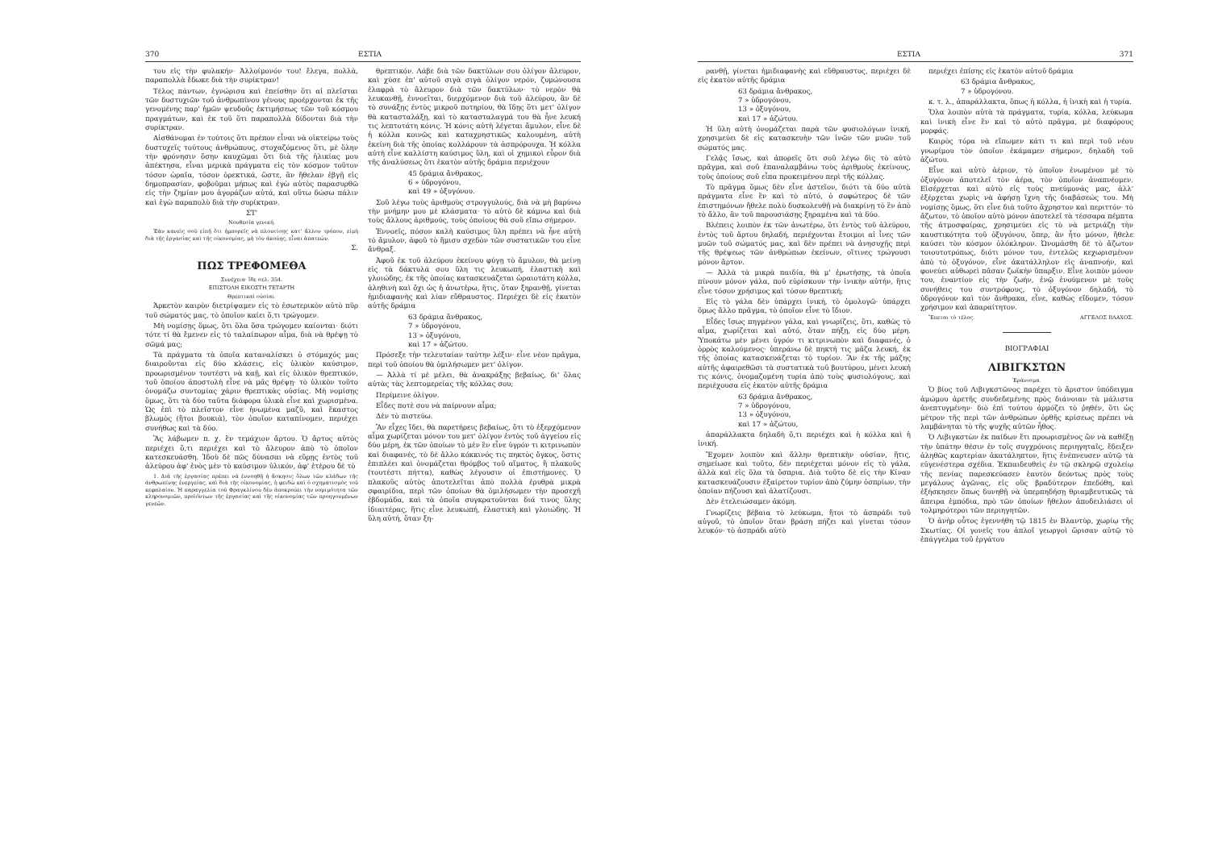370 ΕΣΤΙΑ
του εἰς τὴν φυλακήν· Ἀλλοίμονόν του! ἔλεγα, πολλὰ, παραπολλὰ ἔδωκε διὰ τὴν συρίκτραν!
Τέλος πάντων, ἐγνώρισα καὶ ἐπείσθην ὅτι αἱ πλεῖσται τῶν δυστυχιῶν τοῦ ἀνθρωπίνου γένους προέρχονται ἐκ τῆς γενομένης παρ' ἡμῶν ψευδοῦς ἐκτιμήσεως τῶν τοῦ κόσμου πραγμάτων, καὶ ἐκ τοῦ ὅτι παραπολλὰ δίδονται διὰ τὴν συρίκτραν.
Αἰσθάνομαι ἐν τούτοις ὅτι πρέπον εἶναι νὰ οἰκτείρω τοὺς δυστυχεῖς τούτους ἀνθρώπους, στοχαζόμενος ὅτι, μὲ ὅλην τὴν φρόνησιν ὅσην καυχῶμαι ὅτι διὰ τῆς ἡλικίας μου ἀπέκτησα, εἶναι μερικὰ πράγματα εἰς τὸν κόσμον τοῦτον τόσον ὡραῖα, τόσον ὀρεκτικά, ὥστε, ἂν ἤθελαν ἐβγῇ εἰς δημοπρασίαν, φοβοῦμαι μήπως καὶ ἐγὼ αὐτὸς παρασυρθῶ εἰς τὴν ζημίαν μου ἀγοράζων αὐτά, καὶ οὕτω δώσω πάλιν καὶ ἐγὼ παραπολὺ διὰ τὴν συρίκτραν.
ΣΤ'
Νουθεσία γενική.
Ἐὰν κανεὶς σοῦ εἰπῇ ὅτι ἠμπορεῖς νὰ πλουτίσῃς κατ' ἄλλον τρόπον, εἰμὴ διὰ τῆς ἐργασίας καὶ τῆς οἰκονομίας, μὴ τὸν ἀκούῃς, εἶναι ἀπατεών.
Σ.
ΠΩΣ ΤΡΕΦΟΜΕΘΑ
Συνέχεια· ἴδε σελ. 354.
ΕΠΙΣΤΟΛΗ ΕΙΚΟΣΤΗ ΤΕΤΑΡΤΗ
Θρεπτικαὶ οὐσίαι.
Ἀρκετὸν καιρὸν διετρίψαμεν εἰς τὸ ἐσωτερικὸν αὐτὸ πῦρ τοῦ σώματός μας, τὸ ὁποῖον καίει ὅ,τι τρώγομεν.
Μὴ νομίσῃς ὅμως, ὅτι ὅλα ὅσα τρώγομεν καίονται· διότι τότε τί θὰ ἔμενεν εἰς τὸ ταλαίπωρον αἷμα, διὰ νὰ θρέψῃ τὸ σῶμά μας;
Τὰ πράγματα τὰ ὁποῖα καταναλίσκει ὁ στόμαχός μας διαιροῦνται εἰς δύο κλάσεις, εἰς ὑλικὸν καύσιμον, προωρισμένον τουτέστι νὰ καῇ, καὶ εἰς ὑλικὸν θρεπτικόν, τοῦ ὁποίου ἀποστολὴ εἶνε νὰ μᾶς θρέψῃ· τὸ ὑλικὸν τοῦτο ὀνομάζω συντομίας χάριν θρεπτικὰς οὐσίας. Μὴ νομίσῃς ὅμως, ὅτι τὰ δύο ταῦτα διάφορα ὑλικὰ εἶνε καὶ χωρισμένα. Ὡς ἐπὶ τὸ πλεῖστον εἶνε ἡνωμένα μαζῦ, καὶ ἕκαστος βλωμὸς (ἤτοι βουκιὰ), τὸν ὁποῖον καταπίνομεν, περιέχει συνήθως καὶ τὰ δύο.
Ἂς λάβωμεν π. χ. ἓν τεμάχιον ἄρτου. Ὁ ἄρτος αὐτὸς περιέχει ὅ,τι περιέχει καὶ τὸ ἄλευρον ἀπὸ τὸ ὁποῖον κατεσκευάσθη. Ἰδοὺ δὲ πῶς δύνασαι νὰ εὕρῃς ἐντὸς τοῦ ἀλεύρου ἀφ' ἑνὸς μὲν τὸ καύσιμον ὑλικόν, ἀφ' ἑτέρου δὲ τὸ
1. Διὰ τῆς ἐργασίας πρέπει νὰ ἐννοηθῇ ἡ ἄσκησις ὅλων τῶν κλάδων τῆς ἀνθρωπίνης ἐνεργείας, καὶ διὰ τῆς οἰκονομίας, ἡ φειδὼ καὶ ὁ σχηματισμὸς τοῦ κεφαλαίου. Ἡ παραγγελία τοῦ Φραγκλίνου δὲν ἀποκρούει τὴν νομιμότητα τῶν κληρονομιῶν, προϊόντων τῆς ἐργασίας καὶ τῆς οἰκονομίας τῶν προηγουμένων γενεῶν.
θρεπτικόν. Λάβε διὰ τῶν δακτύλων σου ὀλίγον ἄλευρον, καὶ χύσε ἐπ' αὐτοῦ σιγὰ σιγὰ ὀλίγον νερόν, ζυμώνουσα ἐλαφρὰ τὸ ἄλευρον διὰ τῶν δακτύλων· τὸ νερὸν θὰ λευκανθῇ, ἐννοεῖται, διερχόμενον διὰ τοῦ ἀλεύρου, ἂν δὲ τὸ συνάξῃς ἐντὸς μικροῦ ποτηρίου, θὰ ἴδῃς ὅτι μετ' ὀλίγον θὰ κατασταλάξῃ, καὶ τὸ κατασταλαγμά του θὰ ἦνε λευκή τις λεπτοτάτη κόνις. Ἡ κόνις αὐτὴ λέγεται ἄμυλον, εἶνε δὲ ἡ κόλλα κοινῶς καὶ καταχρηστικῶς καλουμένη, αὐτὴ ἐκείνη διὰ τῆς ὁποίας κολλάρουν τὰ ἀσπρόρουχα. Ἡ κόλλα αὐτὴ εἶνε καλλίστη καύσιμος ὕλη, καὶ οἱ χημικοὶ εὗρον διὰ τῆς ἀναλύσεως ὅτι ἑκατὸν αὐτῆς δράμια περιέχουν
45 δράμια ἄνθρακος,
6 » ὑδρογόνου,
καὶ 49 » ὀξυγόνου.
Σοῦ λέγω τοὺς ἀριθμοὺς στρογγυλούς, διὰ νὰ μὴ βαρύνω τὴν μνήμην μου μὲ κλάσματα· τὸ αὐτὸ δὲ κάμνω καὶ διὰ τοὺς ἄλλους ἀριθμούς, τοὺς ὁποίους θὰ σοῦ εἴπω σήμερον.
Ἐννοεῖς, πόσον καλὴ καύσιμος ὕλη πρέπει νὰ ἦνε αὐτὴ τὸ ἄμυλον, ἀφοῦ τὸ ἥμισυ σχεδὸν τῶν συστατικῶν του εἶνε ἄνθραξ.
Ἀφοῦ ἐκ τοῦ ἀλεύρου ἐκείνου φύγῃ τὸ ἄμυλον, θὰ μείνῃ εἰς τὰ δάκτυλά σου ὕλη τις λευκωπή, ἐλαστικὴ καὶ γλοιώδης, ἐκ τῆς ὁποίας κατασκευάζεται ὡραιοτάτη κόλλα, ἀληθινὴ καὶ ὄχι ὡς ἡ ἀνωτέρω, ἥτις, ὅταν ξηρανθῇ, γίνεται ἡμιδιαφανὴς καὶ λίαν εὔθραυστος. Περιέχει δὲ εἰς ἑκατὸν αὐτῆς δράμια
63 δράμια ἄνθρακος,
7 » ὑδρογόνου,
13 » ὀξυγόνου,
καὶ 17 » ἀζώτου.
Πρόσεξε τὴν τελευταίαν ταύτην λέξιν· εἶνε νέον πρᾶγμα, περὶ τοῦ ὁποίου θὰ ὁμιλήσωμεν μετ' ὀλίγον.
— Ἀλλὰ τί μὲ μέλει, θὰ ἀνακράξῃς βεβαίως, δι' ὅλας αὐτὰς τὰς λεπτομερείας τῆς κόλλας σου;
Περίμεινε ὀλίγον.
Εἶδες ποτὲ σου νὰ παίρνουν αἷμα;
Δὲν τὸ πιστεύω.
Ἂν εἶχες ἴδει, θὰ παρετήρεις βεβαίως, ὅτι τὸ ἐξερχόμενον αἷμα χωρίζεται μόνον του μετ' ὀλίγον ἐντὸς τοῦ ἀγγείου εἰς δύο μέρη, ἐκ τῶν ὁποίων τὸ μὲν ἓν εἶνε ὑγρόν τι κιτρινωπὸν καὶ διαφανές, τὸ δὲ ἄλλο κόκκινός τις πηκτὸς ὄγκος, ὅστις ἐπιπλέει καὶ ὀνομάζεται θρόμβος τοῦ αἵματος, ἢ πλακοῦς (τουτέστι πήττα), καθὼς λέγουσιν οἱ ἐπιστήμονες. Ὁ πλακοῦς αὐτὸς ἀποτελεῖται ἀπὸ πολλὰ ἐρυθρὰ μικρὰ σφαιρίδια, περὶ τῶν ὁποίων θὰ ὁμιλήσωμεν τὴν προσεχῆ ἑβδομάδα, καὶ τὰ ὁποῖα συγκρατοῦνται διά τινος ὕλης ἰδιαιτέρας, ἥτις εἶνε λευκωπή, ἐλαστικὴ καὶ γλοιώδης. Ἡ ὕλη αὐτή, ὅταν ξη-
ΕΣΤΙΑ 371
ρανθῇ, γίνεται ἡμιδιαφανὴς καὶ εὔθραυστος, περιέχει δὲ εἰς ἑκατὸν αὐτῆς δράμια
63 δράμια ἄνθρακος,
7 » ὑδρογόνου,
13 » ὀξυγόνου,
καὶ 17 » ἀζώτου.
Ἡ ὕλη αὐτὴ ὀνομάζεται παρὰ τῶν φυσιολόγων ἰνική, χρησιμεύει δὲ εἰς κατασκευὴν τῶν ἰνῶν τῶν μυῶν τοῦ σώματός μας.
Γελᾷς ἴσως, καὶ ἀπορεῖς ὅτι σοῦ λέγω δὶς τὸ αὐτὸ πρᾶγμα, καὶ σοῦ ἐπαναλαμβάνω τοὺς ἀριθμοὺς ἐκείνους, τοὺς ὁποίους σοῦ εἶπα προκειμένου περὶ τῆς κόλλας.
Τὸ πρᾶγμα ὅμως δὲν εἶνε ἀστεῖον, διότι τὰ δύο αὐτὰ πράγματα εἶνε ἓν καὶ τὸ αὐτό, ὁ σοφώτερος δὲ τῶν ἐπιστημόνων ἤθελε πολὺ δυσκολευθῇ νὰ διακρίνῃ τὸ ἓν ἀπὸ τὸ ἄλλο, ἂν τοῦ παρουσιάσῃς ξηραμένα καὶ τὰ δύο.
Βλέπεις λοιπὸν ἐκ τῶν ἀνωτέρω, ὅτι ἐντὸς τοῦ ἀλεύρου, ἐντὸς τοῦ ἄρτου δηλαδή, περιέχονται ἕτοιμοι αἱ ἶνες τῶν μυῶν τοῦ σώματός μας, καὶ δὲν πρέπει νὰ ἀνησυχῇς περὶ τῆς θρέψεως τῶν ἀνθρώπων ἐκείνων, οἵτινες τρώγουσι μόνον ἄρτον.
— Ἀλλὰ τὰ μικρὰ παιδία, θὰ μ' ἐρωτήσῃς, τὰ ὁποῖα πίνουν μόνον γάλα, ποῦ εὑρίσκουν τὴν ἰνικὴν αὐτήν, ἥτις εἶνε τόσον χρήσιμος καὶ τόσον θρεπτική;
Εἰς τὸ γάλα δὲν ὑπάρχει ἰνική, τὸ ὁμολογῶ· ὑπάρχει ὅμως ἄλλο πρᾶγμα, τὸ ὁποῖον εἶνε τὸ ἴδιον.
Εἶδες ἴσως πηγμένον γάλα, καὶ γνωρίζεις, ὅτι, καθὼς τὸ αἷμα, χωρίζεται καὶ αὐτό, ὅταν πήξῃ, εἰς δύο μέρη. Ὑποκάτω μὲν μένει ὑγρόν τι κιτρινωπὸν καὶ διαφανές, ὁ ὀρρὸς καλούμενος· ὑπεράνω δὲ πηκτή τις μᾶζα λευκή, ἐκ τῆς ὁποίας κατασκευάζεται τὸ τυρίον. Ἂν ἐκ τῆς μάζης αὐτῆς ἀφαιρεθῶσι τὰ συστατικὰ τοῦ βουτύρου, μένει λευκή τις κόνις, ὀνομαζομένη τυρία ἀπὸ τοὺς φυσιολόγους, καὶ περιέχουσα εἰς ἑκατὸν αὐτῆς δράμια
63 δράμια ἄνθρακος,
7 » ὑδρογόνου,
13 » ὀξυγόνου,
καὶ 17 » ἀζώτου,
ἀπαράλλακτα δηλαδὴ ὅ,τι περιέχει καὶ ἡ κόλλα καὶ ἡ ἰνική.
Ἔχομεν λοιπὸν καὶ ἄλλην θρεπτικὴν οὐσίαν, ἥτις, σημείωσε καὶ τοῦτο, δὲν περιέχεται μόνον εἰς τὸ γάλα, ἀλλὰ καὶ εἰς ὅλα τὰ ὄσπρια. Διὰ τοῦτο δὲ εἰς τὴν Κίναν κατασκευάζουσιν ἐξαίρετον τυρίον ἀπὸ ζύμην ὀσπρίων, τὴν ὁποίαν πήζουσι καὶ ἁλατίζουσι.
Δὲν ἐτελειώσαμεν ἀκόμη.
Γνωρίζεις βέβαια τὸ λεύκωμα, ἤτοι τὸ ἀσπράδι τοῦ αὐγοῦ, τὸ ὁποῖον ὅταν βράσῃ πήζει καὶ γίνεται τόσον λευκόν· τὸ ἀσπράδι αὐτὸ
περιέχει ἐπίσης εἰς ἑκατὸν αὐτοῦ δράμια
63 δράμια ἄνθρακος,
7 » ὑδρογόνου.
κ. τ. λ., ἀπαράλλακτα, ὅπως ἡ κόλλα, ἡ ἰνικὴ καὶ ἡ τυρία.
Ὅλα λοιπὸν αὐτὰ τὰ πράγματα, τυρία, κόλλα, λεύκωμα καὶ ἰνικὴ εἶνε ἓν καὶ τὸ αὐτὸ πρᾶγμα, μὲ διαφόρους μορφάς.
Καιρὸς τόρα νὰ εἴπωμεν κάτι τι καὶ περὶ τοῦ νέου γνωρίμου τὸν ὁποῖον ἐκάμαμεν σήμερον, δηλαδὴ τοῦ ἀζώτου.
Εἶνε καὶ αὐτὸ ἀέριον, τὸ ὁποῖον ἑνωμένον μὲ τὸ ὀξυγόνον ἀποτελεῖ τὸν ἀέρα, τὸν ὁποῖον ἀναπνέομεν. Εἰσέρχεται καὶ αὐτὸ εἰς τοὺς πνεύμονάς μας, ἀλλ' ἐξέρχεται χωρὶς νὰ ἀφήσῃ ἴχνη τῆς διαβάσεώς του. Μὴ νομίσῃς ὅμως, ὅτι εἶνε διὰ τοῦτο ἄχρηστον καὶ περιττόν· τὸ ἄζωτον, τὸ ὁποῖον αὐτὸ μόνον ἀποτελεῖ τὰ τέσσαρα πέμπτα τῆς ἀτμοσφαίρας, χρησιμεύει εἰς τὸ νὰ μετριάζῃ τὴν καυστικότητα τοῦ ὀξυγόνου, ὅπερ, ἂν ἦτο μόνον, ἤθελε καύσει τὸν κόσμον ὁλόκληρον. Ὠνομάσθη δὲ τὸ ἄζωτον τοιουτοτρόπως, διότι μόνον του, ἐντελῶς κεχωρισμένον ἀπὸ τὸ ὀξυγόνον, εἶνε ἀκατάλληλον εἰς ἀναπνοήν, καὶ φονεύει αὐθωρεὶ πᾶσαν ζωϊκὴν ὕπαρξιν. Εἶνε λοιπὸν μόνον του, ἐναντίον εἰς τὴν ζωήν, ἐνῷ ἑνούμενον μὲ τοὺς συνήθεις του συντρόφους, τὸ ὀξυγόνον δηλαδή, τὸ ὑδρογόνον καὶ τὸν ἄνθρακα, εἶνε, καθὼς εἴδομεν, τόσον χρήσιμον καὶ ἀπαραίτητον.
Ἕπεται τὸ τέλος. ΑΓΓΕΛΟΣ ΒΛΑΧΟΣ.
ΒΙΟΓΡΑΦΙΑΙ
ΛΙΒΙΓΚΣΤΩΝ
Ἐράνισμα.
Ὁ βίος τοῦ Λιβιγκστῶνος παρέχει τὸ ἄριστον ὑπόδειγμα ἀμώμου ἀρετῆς συνδεδεμένης πρὸς διάνοιαν τὰ μάλιστα ἀνεπτυγμένην· διὸ ἐπὶ τούτου ἁρμόζει τὸ ῥηθέν, ὅτι ὡς μέτρον τῆς περὶ τῶν ἀνθρώπων ὀρθῆς κρίσεως πρέπει νὰ λαμβάνηται τὸ τῆς ψυχῆς αὐτῶν ἦθος.
Ὁ Λιβιγκστὼν ἐκ παίδων ἔτι προωρισμένος ὢν νὰ καθέξῃ τὴν ὑπάτην θέσιν ἐν τοῖς συγχρόνοις περιηγηταῖς, ἔδειξεν ἀληθῶς καρτερίαν ἀκατάληπτον, ἥτις ἐνέπνευσεν αὐτῷ τὰ εὐγενέστερα σχέδια. Ἐκπαιδευθεὶς ἐν τῷ σκληρῷ σχολείῳ τῆς πενίας παρεσκεύασεν ἑαυτὸν δεόντως πρὸς τοὺς μεγάλους ἀγῶνας, εἰς οὓς βραδύτερον ἐπεδόθη, καὶ ἐξήσκησεν ὅπως δυνηθῇ νὰ ὑπερπηδήσῃ θριαμβευτικῶς τὰ ἄπειρα ἐμπόδια, πρὸ τῶν ὁποίων ἤθελον ἀποδειλιάσει οἱ τολμηρότεροι τῶν περιηγητῶν.
Ὁ ἀνὴρ οὗτος ἐγεννήθη τῷ 1815 ἐν Βλαντὺρ, χωρίῳ τῆς Σκωτίας. Οἱ γονεῖς του ἁπλοῖ γεωργοὶ ὥρισαν αὐτῷ τὸ ἐπάγγελμα τοῦ ἐργάτου